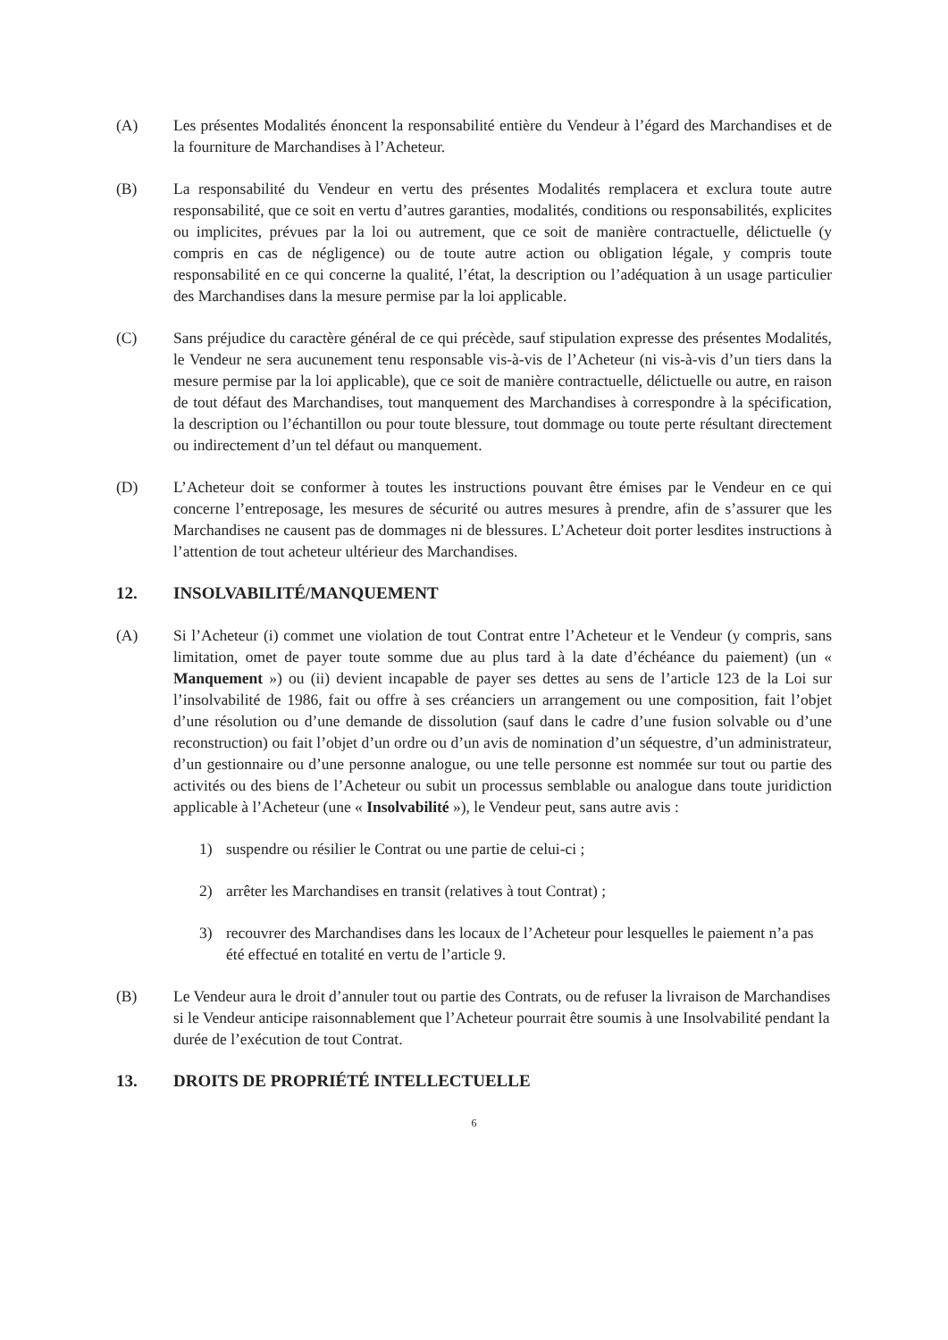(A) Les présentes Modalités énoncent la responsabilité entière du Vendeur à l’égard des Marchandises et de la fourniture de Marchandises à l’Acheteur.
(B) La responsabilité du Vendeur en vertu des présentes Modalités remplacera et exclura toute autre responsabilité, que ce soit en vertu d’autres garanties, modalités, conditions ou responsabilités, explicites ou implicites, prévues par la loi ou autrement, que ce soit de manière contractuelle, délictuelle (y compris en cas de négligence) ou de toute autre action ou obligation légale, y compris toute responsabilité en ce qui concerne la qualité, l’état, la description ou l’adéquation à un usage particulier des Marchandises dans la mesure permise par la loi applicable.
(C) Sans préjudice du caractère général de ce qui précède, sauf stipulation expresse des présentes Modalités, le Vendeur ne sera aucunement tenu responsable vis-à-vis de l’Acheteur (ni vis-à-vis d’un tiers dans la mesure permise par la loi applicable), que ce soit de manière contractuelle, délictuelle ou autre, en raison de tout défaut des Marchandises, tout manquement des Marchandises à correspondre à la spécification, la description ou l’échantillon ou pour toute blessure, tout dommage ou toute perte résultant directement ou indirectement d’un tel défaut ou manquement.
(D) L’Acheteur doit se conformer à toutes les instructions pouvant être émises par le Vendeur en ce qui concerne l’entreposage, les mesures de sécurité ou autres mesures à prendre, afin de s’assurer que les Marchandises ne causent pas de dommages ni de blessures. L’Acheteur doit porter lesdites instructions à l’attention de tout acheteur ultérieur des Marchandises.
12. INSOLVABILITÉ/MANQUEMENT
(A) Si l’Acheteur (i) commet une violation de tout Contrat entre l’Acheteur et le Vendeur (y compris, sans limitation, omet de payer toute somme due au plus tard à la date d’échéance du paiement) (un « Manquement ») ou (ii) devient incapable de payer ses dettes au sens de l’article 123 de la Loi sur l’insolvabilité de 1986, fait ou offre à ses créanciers un arrangement ou une composition, fait l’objet d’une résolution ou d’une demande de dissolution (sauf dans le cadre d’une fusion solvable ou d’une reconstruction) ou fait l’objet d’un ordre ou d’un avis de nomination d’un séquestre, d’un administrateur, d’un gestionnaire ou d’une personne analogue, ou une telle personne est nommée sur tout ou partie des activités ou des biens de l’Acheteur ou subit un processus semblable ou analogue dans toute juridiction applicable à l’Acheteur (une « Insolvabilité »), le Vendeur peut, sans autre avis :
1) suspendre ou résilier le Contrat ou une partie de celui-ci ;
2) arrêter les Marchandises en transit (relatives à tout Contrat) ;
3) recouvrer des Marchandises dans les locaux de l’Acheteur pour lesquelles le paiement n’a pas été effectué en totalité en vertu de l’article 9.
(B) Le Vendeur aura le droit d’annuler tout ou partie des Contrats, ou de refuser la livraison de Marchandises si le Vendeur anticipe raisonnablement que l’Acheteur pourrait être soumis à une Insolvabilité pendant la durée de l’exécution de tout Contrat.
13. DROITS DE PROPRIÉTÉ INTELLECTUELLE
6